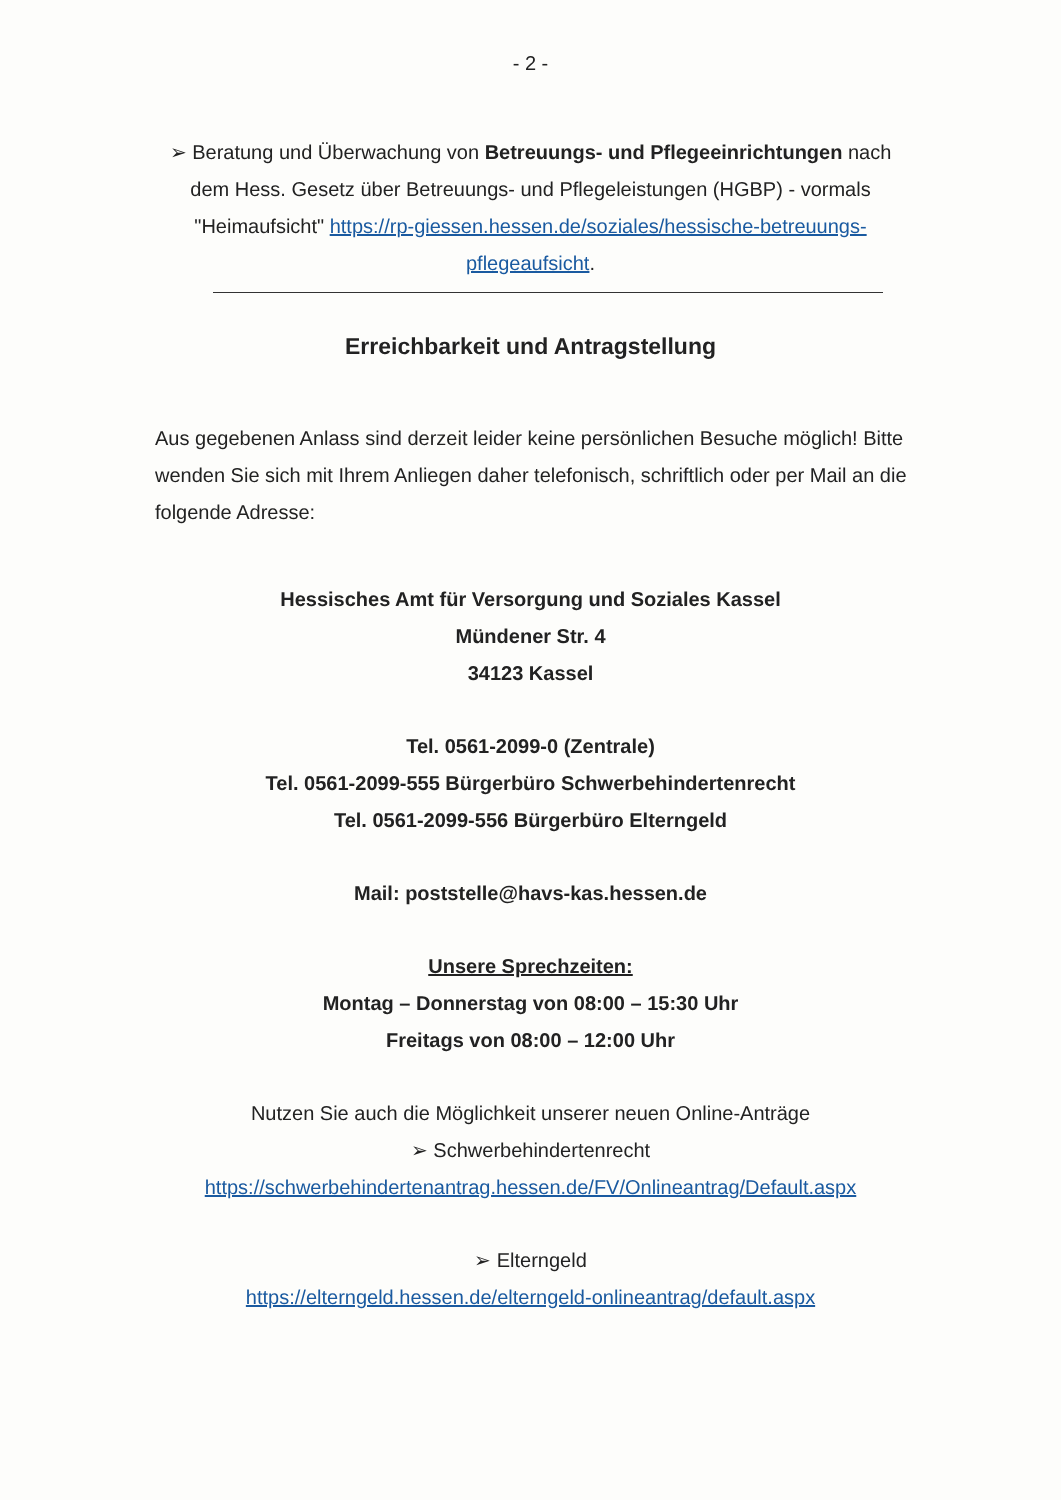- 2 -
➢ Beratung und Überwachung von Betreuungs- und Pflegeeinrichtungen nach dem Hess. Gesetz über Betreuungs- und Pflegeleistungen (HGBP) - vormals "Heimaufsicht" https://rp-giessen.hessen.de/soziales/hessische-betreuungs-pflegeaufsicht.
Erreichbarkeit und Antragstellung
Aus gegebenen Anlass sind derzeit leider keine persönlichen Besuche möglich! Bitte wenden Sie sich mit Ihrem Anliegen daher telefonisch, schriftlich oder per Mail an die folgende Adresse:
Hessisches Amt für Versorgung und Soziales Kassel
Mündener Str. 4
34123 Kassel
Tel. 0561-2099-0 (Zentrale)
Tel. 0561-2099-555 Bürgerbüro Schwerbehindertenrecht
Tel. 0561-2099-556 Bürgerbüro Elterngeld
Mail: poststelle@havs-kas.hessen.de
Unsere Sprechzeiten:
Montag – Donnerstag von 08:00 – 15:30 Uhr
Freitags von 08:00 – 12:00 Uhr
Nutzen Sie auch die Möglichkeit unserer neuen Online-Anträge
➢ Schwerbehindertenrecht
https://schwerbehindertenantrag.hessen.de/FV/Onlineantrag/Default.aspx
➢ Elterngeld
https://elterngeld.hessen.de/elterngeld-onlineantrag/default.aspx